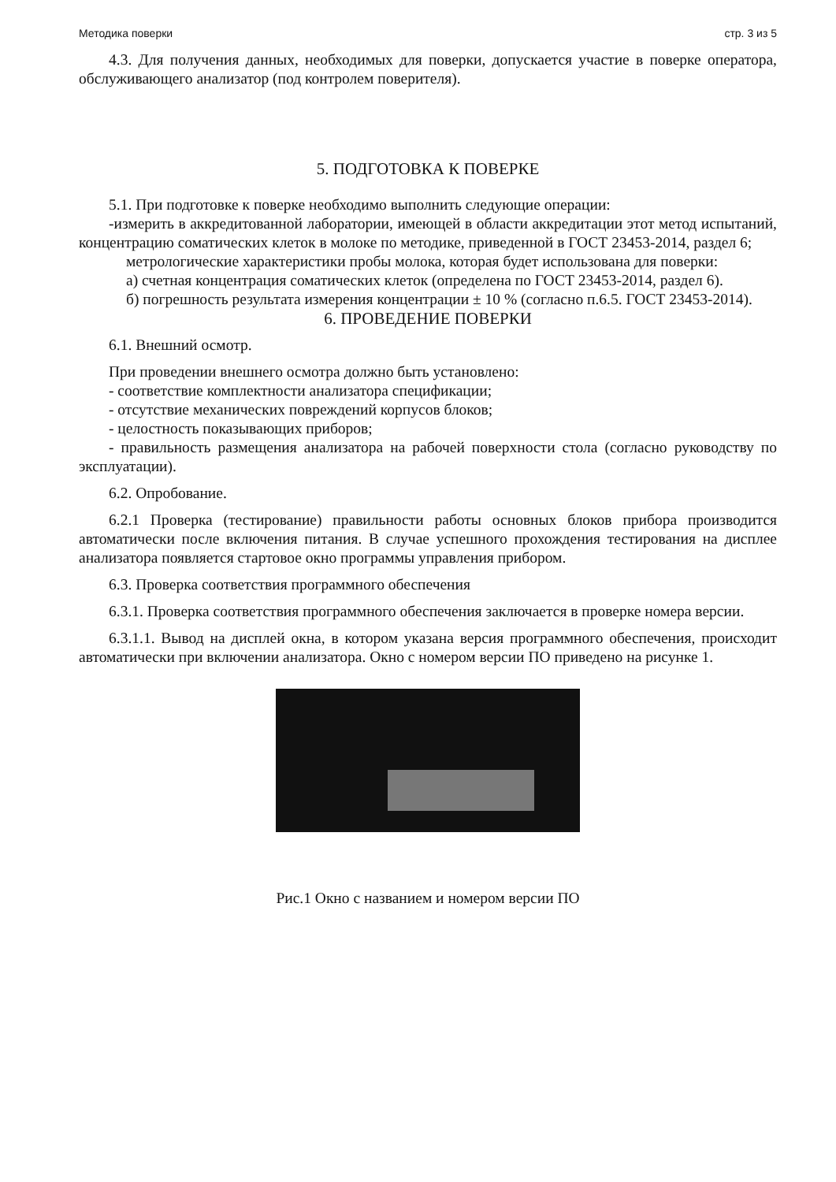Методика поверки стр. 3 из 5
4.3. Для получения данных, необходимых для поверки, допускается участие в поверке оператора, обслуживающего анализатор (под контролем поверителя).
5. ПОДГОТОВКА К ПОВЕРКЕ
5.1. При подготовке к поверке необходимо выполнить следующие операции:
-измерить в аккредитованной лаборатории, имеющей в области аккредитации этот метод испытаний, концентрацию соматических клеток в молоке по методике, приведенной в ГОСТ 23453-2014, раздел 6;
метрологические характеристики пробы молока, которая будет использована для поверки:
а) счетная концентрация соматических клеток (определена по ГОСТ 23453-2014, раздел 6).
б) погрешность результата измерения концентрации ± 10 % (согласно п.6.5. ГОСТ 23453-2014).
6. ПРОВЕДЕНИЕ ПОВЕРКИ
6.1. Внешний осмотр.
При проведении внешнего осмотра должно быть установлено:
- соответствие комплектности анализатора спецификации;
- отсутствие механических повреждений корпусов блоков;
- целостность показывающих приборов;
- правильность размещения анализатора на рабочей поверхности стола (согласно руководству по эксплуатации).
6.2. Опробование.
6.2.1 Проверка (тестирование) правильности работы основных блоков прибора производится автоматически после включения питания. В случае успешного прохождения тестирования на дисплее анализатора появляется стартовое окно программы управления прибором.
6.3. Проверка соответствия программного обеспечения
6.3.1. Проверка соответствия программного обеспечения заключается в проверке номера версии.
6.3.1.1. Вывод на дисплей окна, в котором указана версия программного обеспечения, происходит автоматически при включении анализатора. Окно с номером версии ПО приведено на рисунке 1.
Рис.1 Окно с названием и номером версии ПО